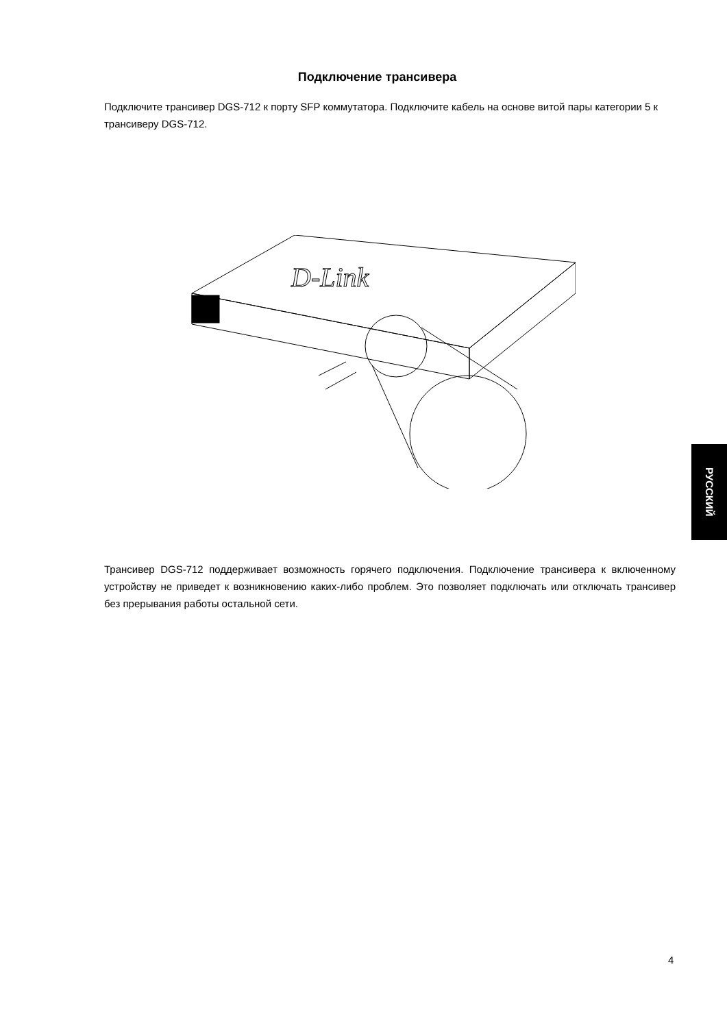Подключение трансивера
Подключите трансивер DGS-712 к порту SFP коммутатора. Подключите кабель на основе витой пары категории 5 к трансиверу DGS-712.
D-Link
Трансивер DGS-712 поддерживает возможность горячего подключения. Подключение трансивера к включенному устройству не приведет к возникновению каких-либо проблем. Это позволяет подключать или отключать трансивер без прерывания работы остальной сети.
РУССКИЙ
4